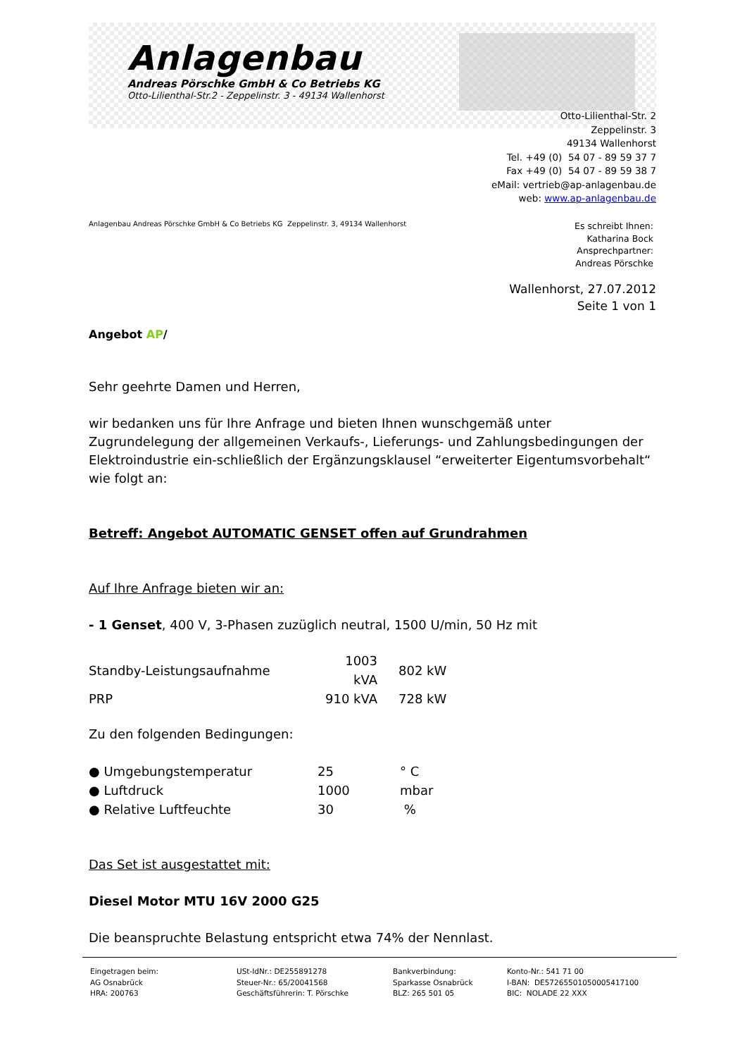Anlagenbau
Andreas Pörschke GmbH & Co Betriebs KG
Otto-Lilienthal-Str.2 - Zeppelinstr. 3 - 49134 Wallenhorst
Otto-Lilienthal-Str. 2
Zeppelinstr. 3
49134 Wallenhorst
Tel. +49 (0) 54 07 - 89 59 37 7
Fax +49 (0) 54 07 - 89 59 38 7
eMail: vertrieb@ap-anlagenbau.de
web: www.ap-anlagenbau.de
Anlagenbau Andreas Pörschke GmbH & Co Betriebs KG Zeppelinstr. 3, 49134 Wallenhorst
Es schreibt Ihnen:
Katharina Bock
Ansprechpartner:
Andreas Pörschke
Wallenhorst, 27.07.2012
Seite 1 von 1
Angebot AP/
Sehr geehrte Damen und Herren,
wir bedanken uns für Ihre Anfrage und bieten Ihnen wunschgemäß unter Zugrundelegung der allgemeinen Verkaufs-, Lieferungs- und Zahlungsbedingungen der Elektroindustrie ein-schließlich der Ergänzungsklausel “erweiterter Eigentumsvorbehalt“ wie folgt an:
Betreff: Angebot AUTOMATIC GENSET offen auf Grundrahmen
Auf Ihre Anfrage bieten wir an:
- 1 Genset, 400 V, 3-Phasen zuzüglich neutral, 1500 U/min, 50 Hz mit
| Standby-Leistungsaufnahme | 1003 kVA | 802 kW |
| PRP | 910 kVA | 728 kW |
Zu den folgenden Bedingungen:
| ● Umgebungstemperatur | 25 | ° C |
| ● Luftdruck | 1000 | mbar |
| ● Relative Luftfeuchte | 30 | % |
Das Set ist ausgestattet mit:
Diesel Motor MTU 16V 2000 G25
Die beanspruchte Belastung entspricht etwa 74% der Nennlast.
| Eingetragen beim: AG Osnabrück HRA: 200763 | USt-IdNr.: DE255891278 Steuer-Nr.: 65/20041568 Geschäftsführerin: T. Pörschke | Bankverbindung: Sparkasse Osnabrück BLZ: 265 501 05 | Konto-Nr.: 541 71 00 I-BAN: DE57265501050005417100 BIC: NOLADE 22 XXX |